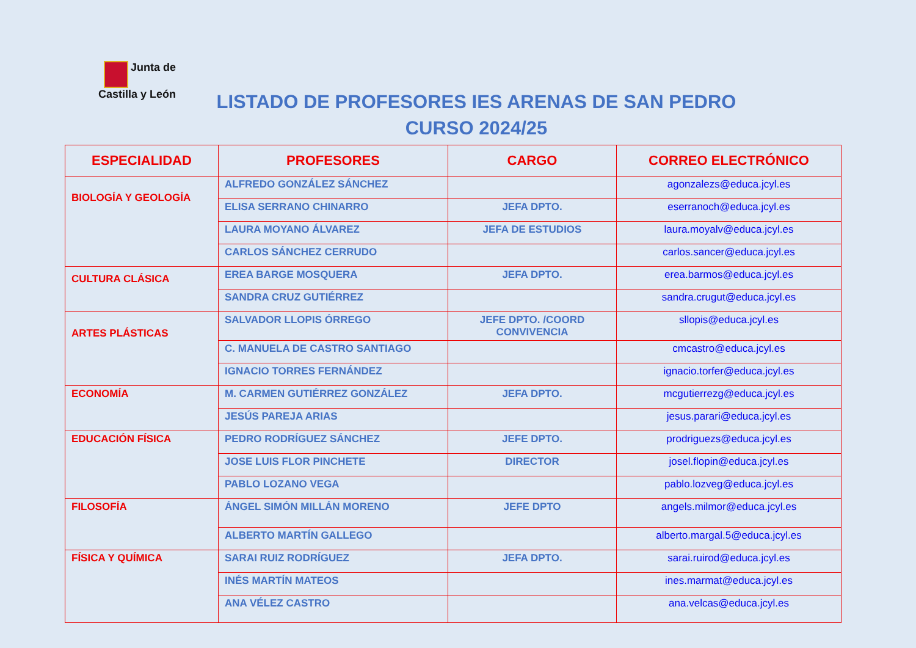Junta de
Castilla y León
LISTADO DE PROFESORES IES ARENAS DE SAN PEDRO
CURSO 2024/25
| ESPECIALIDAD | PROFESORES | CARGO | CORREO ELECTRÓNICO |
| --- | --- | --- | --- |
| BIOLOGÍA Y GEOLOGÍA | ALFREDO GONZÁLEZ SÁNCHEZ | | agonzalezs@educa.jcyl.es |
| | ELISA SERRANO CHINARRO | JEFA DPTO. | eserranoch@educa.jcyl.es |
| | LAURA MOYANO ÁLVAREZ | JEFA DE ESTUDIOS | laura.moyalv@educa.jcyl.es |
| | CARLOS SÁNCHEZ CERRUDO | | carlos.sancer@educa.jcyl.es |
| CULTURA CLÁSICA | EREA BARGE MOSQUERA | JEFA DPTO. | erea.barmos@educa.jcyl.es |
| | SANDRA CRUZ GUTIÉRREZ | | sandra.crugut@educa.jcyl.es |
| ARTES PLÁSTICAS | SALVADOR LLOPIS ÓRREGO | JEFE DPTO. /COORD CONVIVENCIA | sllopis@educa.jcyl.es |
| | C. MANUELA DE CASTRO SANTIAGO | | cmcastro@educa.jcyl.es |
| | IGNACIO TORRES FERNÁNDEZ | | ignacio.torfer@educa.jcyl.es |
| ECONOMÍA | M. CARMEN GUTIÉRREZ GONZÁLEZ | JEFA DPTO. | mcgutierrezg@educa.jcyl.es |
| | JESÚS PAREJA ARIAS | | jesus.parari@educa.jcyl.es |
| EDUCACIÓN FÍSICA | PEDRO RODRÍGUEZ SÁNCHEZ | JEFE DPTO. | prodriguezs@educa.jcyl.es |
| | JOSE LUIS FLOR PINCHETE | DIRECTOR | josel.flopin@educa.jcyl.es |
| | PABLO LOZANO VEGA | | pablo.lozveg@educa.jcyl.es |
| FILOSOFÍA | ÁNGEL SIMÓN MILLÁN MORENO | JEFE DPTO | angels.milmor@educa.jcyl.es |
| | ALBERTO MARTÍN GALLEGO | | alberto.margal.5@educa.jcyl.es |
| FÍSICA Y QUÍMICA | SARAI RUIZ RODRÍGUEZ | JEFA DPTO. | sarai.ruirod@educa.jcyl.es |
| | INÉS MARTÍN MATEOS | | ines.marmat@educa.jcyl.es |
| | ANA VÉLEZ CASTRO | | ana.velcas@educa.jcyl.es |